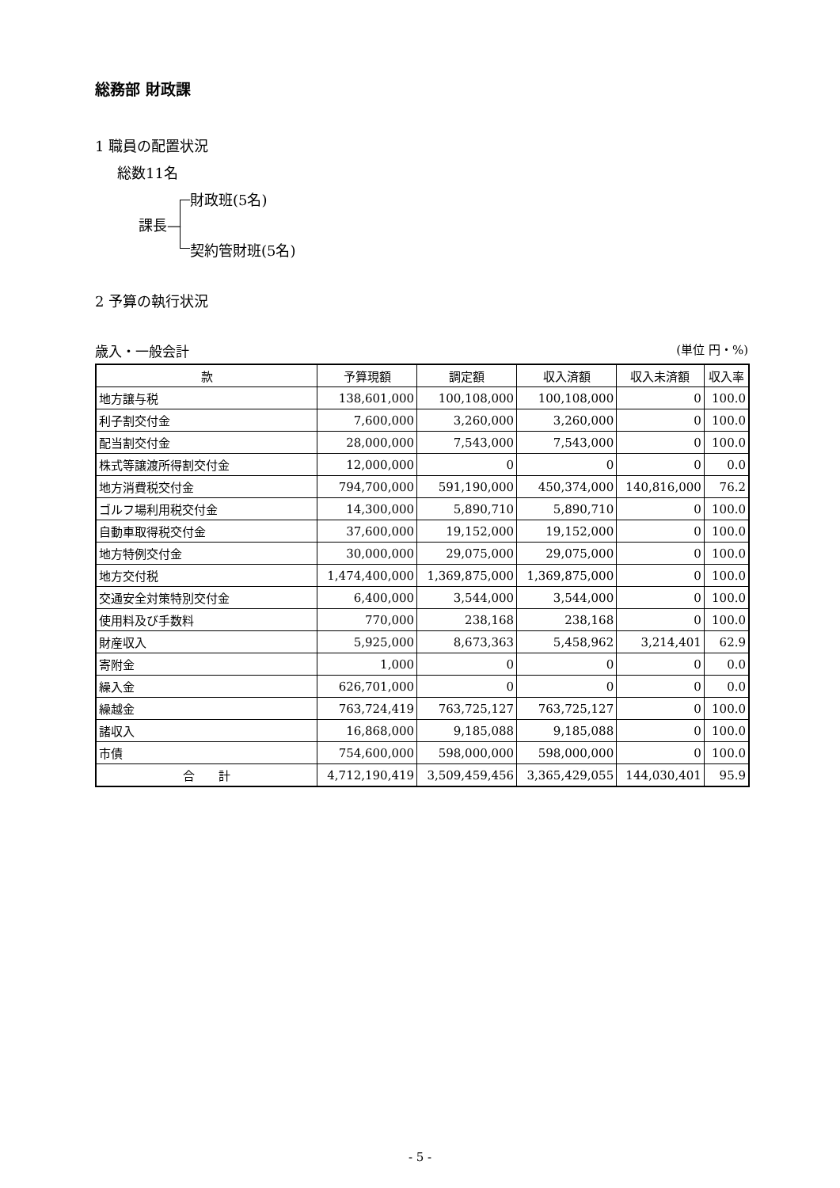総務部 財政課
1 職員の配置状況
総数11名
課長—
財政班(5名)
契約管財班(5名)
2 予算の執行状況
歳入・一般会計 (単位 円・%)
| 款 | 予算現額 | 調定額 | 収入済額 | 収入未済額 | 収入率 |
| --- | --- | --- | --- | --- | --- |
| 地方譲与税 | 138,601,000 | 100,108,000 | 100,108,000 | 0 | 100.0 |
| 利子割交付金 | 7,600,000 | 3,260,000 | 3,260,000 | 0 | 100.0 |
| 配当割交付金 | 28,000,000 | 7,543,000 | 7,543,000 | 0 | 100.0 |
| 株式等譲渡所得割交付金 | 12,000,000 | 0 | 0 | 0 | 0.0 |
| 地方消費税交付金 | 794,700,000 | 591,190,000 | 450,374,000 | 140,816,000 | 76.2 |
| ゴルフ場利用税交付金 | 14,300,000 | 5,890,710 | 5,890,710 | 0 | 100.0 |
| 自動車取得税交付金 | 37,600,000 | 19,152,000 | 19,152,000 | 0 | 100.0 |
| 地方特例交付金 | 30,000,000 | 29,075,000 | 29,075,000 | 0 | 100.0 |
| 地方交付税 | 1,474,400,000 | 1,369,875,000 | 1,369,875,000 | 0 | 100.0 |
| 交通安全対策特別交付金 | 6,400,000 | 3,544,000 | 3,544,000 | 0 | 100.0 |
| 使用料及び手数料 | 770,000 | 238,168 | 238,168 | 0 | 100.0 |
| 財産収入 | 5,925,000 | 8,673,363 | 5,458,962 | 3,214,401 | 62.9 |
| 寄附金 | 1,000 | 0 | 0 | 0 | 0.0 |
| 繰入金 | 626,701,000 | 0 | 0 | 0 | 0.0 |
| 繰越金 | 763,724,419 | 763,725,127 | 763,725,127 | 0 | 100.0 |
| 諸収入 | 16,868,000 | 9,185,088 | 9,185,088 | 0 | 100.0 |
| 市債 | 754,600,000 | 598,000,000 | 598,000,000 | 0 | 100.0 |
| 合 計 | 4,712,190,419 | 3,509,459,456 | 3,365,429,055 | 144,030,401 | 95.9 |
- 5 -